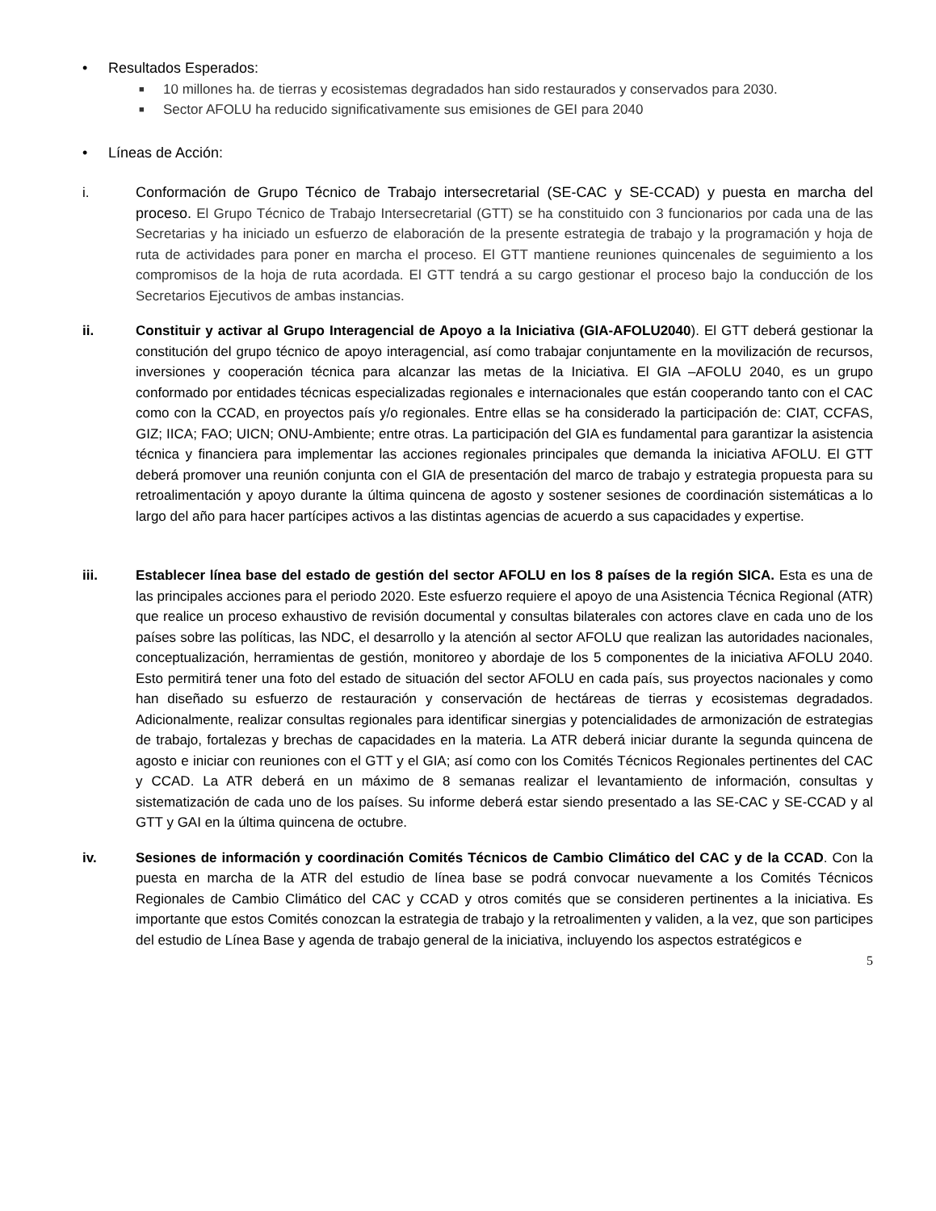• Resultados Esperados:
■ 10 millones ha. de tierras y ecosistemas degradados han sido restaurados y conservados para 2030.
■ Sector AFOLU ha reducido significativamente sus emisiones de GEI para 2040
• Líneas de Acción:
i. Conformación de Grupo Técnico de Trabajo intersecretarial (SE-CAC y SE-CCAD) y puesta en marcha del proceso. El Grupo Técnico de Trabajo Intersecretarial (GTT) se ha constituido con 3 funcionarios por cada una de las Secretarias y ha iniciado un esfuerzo de elaboración de la presente estrategia de trabajo y la programación y hoja de ruta de actividades para poner en marcha el proceso. El GTT mantiene reuniones quincenales de seguimiento a los compromisos de la hoja de ruta acordada. El GTT tendrá a su cargo gestionar el proceso bajo la conducción de los Secretarios Ejecutivos de ambas instancias.
ii. Constituir y activar al Grupo Interagencial de Apoyo a la Iniciativa (GIA-AFOLU2040). El GTT deberá gestionar la constitución del grupo técnico de apoyo interagencial, así como trabajar conjuntamente en la movilización de recursos, inversiones y cooperación técnica para alcanzar las metas de la Iniciativa. El GIA –AFOLU 2040, es un grupo conformado por entidades técnicas especializadas regionales e internacionales que están cooperando tanto con el CAC como con la CCAD, en proyectos país y/o regionales. Entre ellas se ha considerado la participación de: CIAT, CCFAS, GIZ; IICA; FAO; UICN; ONU-Ambiente; entre otras. La participación del GIA es fundamental para garantizar la asistencia técnica y financiera para implementar las acciones regionales principales que demanda la iniciativa AFOLU. El GTT deberá promover una reunión conjunta con el GIA de presentación del marco de trabajo y estrategia propuesta para su retroalimentación y apoyo durante la última quincena de agosto y sostener sesiones de coordinación sistemáticas a lo largo del año para hacer partícipes activos a las distintas agencias de acuerdo a sus capacidades y expertise.
iii. Establecer línea base del estado de gestión del sector AFOLU en los 8 países de la región SICA. Esta es una de las principales acciones para el periodo 2020. Este esfuerzo requiere el apoyo de una Asistencia Técnica Regional (ATR) que realice un proceso exhaustivo de revisión documental y consultas bilaterales con actores clave en cada uno de los países sobre las políticas, las NDC, el desarrollo y la atención al sector AFOLU que realizan las autoridades nacionales, conceptualización, herramientas de gestión, monitoreo y abordaje de los 5 componentes de la iniciativa AFOLU 2040. Esto permitirá tener una foto del estado de situación del sector AFOLU en cada país, sus proyectos nacionales y como han diseñado su esfuerzo de restauración y conservación de hectáreas de tierras y ecosistemas degradados. Adicionalmente, realizar consultas regionales para identificar sinergias y potencialidades de armonización de estrategias de trabajo, fortalezas y brechas de capacidades en la materia. La ATR deberá iniciar durante la segunda quincena de agosto e iniciar con reuniones con el GTT y el GIA; así como con los Comités Técnicos Regionales pertinentes del CAC y CCAD. La ATR deberá en un máximo de 8 semanas realizar el levantamiento de información, consultas y sistematización de cada uno de los países. Su informe deberá estar siendo presentado a las SE-CAC y SE-CCAD y al GTT y GAI en la última quincena de octubre.
iv. Sesiones de información y coordinación Comités Técnicos de Cambio Climático del CAC y de la CCAD. Con la puesta en marcha de la ATR del estudio de línea base se podrá convocar nuevamente a los Comités Técnicos Regionales de Cambio Climático del CAC y CCAD y otros comités que se consideren pertinentes a la iniciativa. Es importante que estos Comités conozcan la estrategia de trabajo y la retroalimenten y validen, a la vez, que son participes del estudio de Línea Base y agenda de trabajo general de la iniciativa, incluyendo los aspectos estratégicos e
5